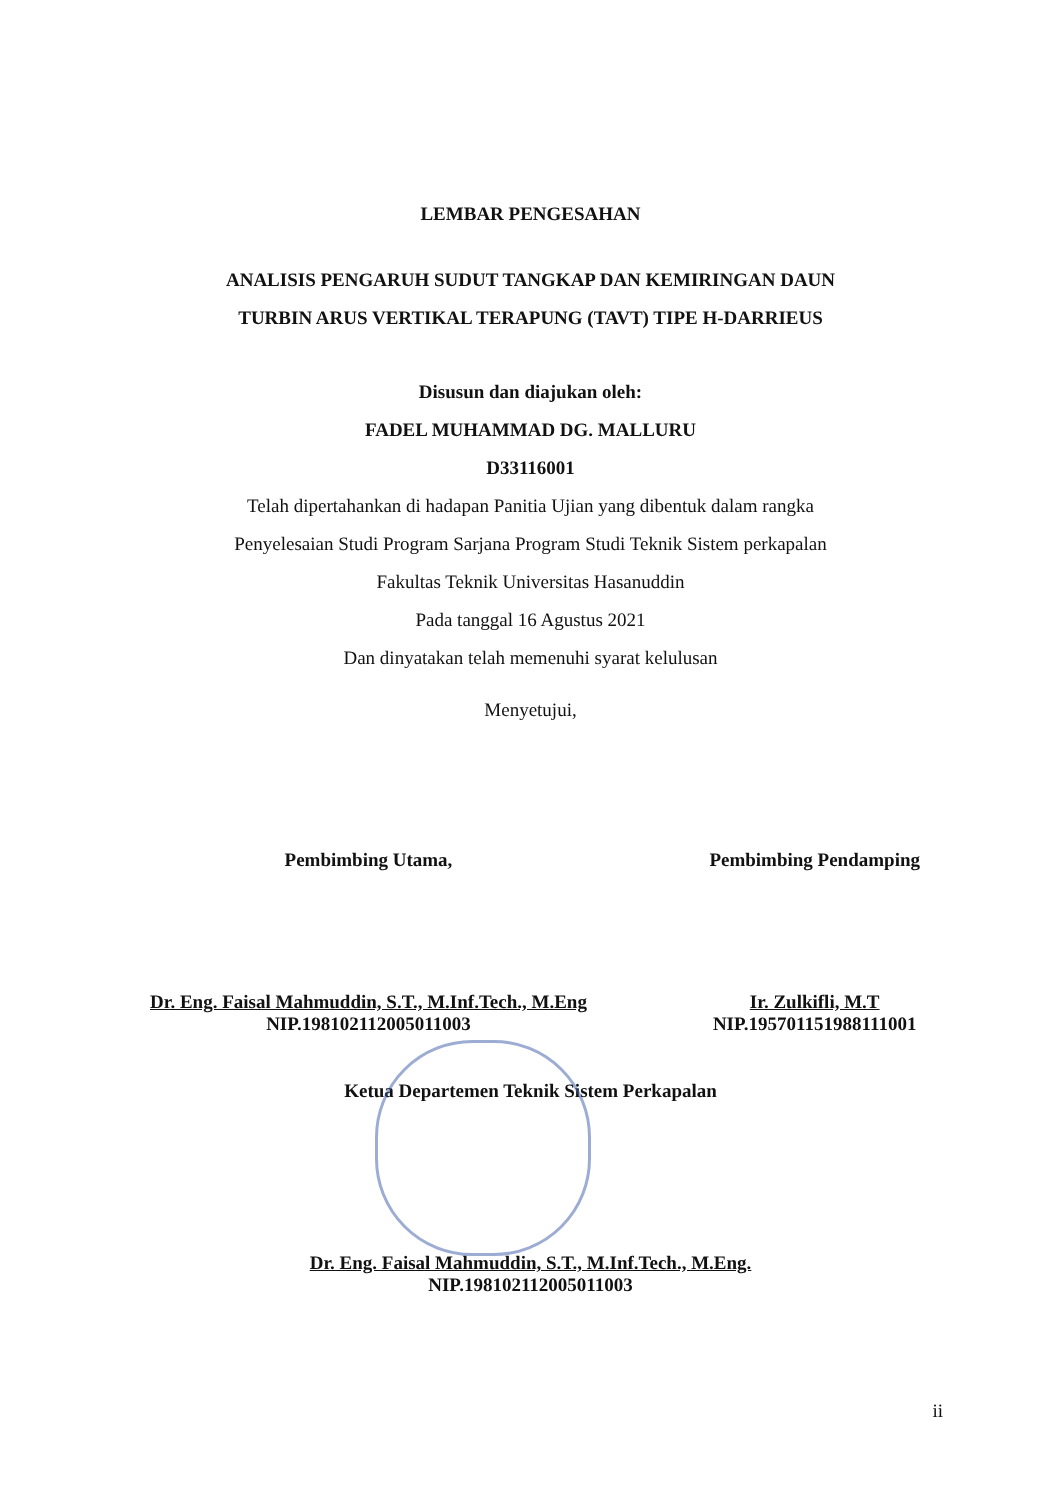LEMBAR PENGESAHAN
ANALISIS PENGARUH SUDUT TANGKAP DAN KEMIRINGAN DAUN
TURBIN ARUS VERTIKAL TERAPUNG (TAVT) TIPE H-DARRIEUS
Disusun dan diajukan oleh:
FADEL MUHAMMAD DG. MALLURU
D33116001
Telah dipertahankan di hadapan Panitia Ujian yang dibentuk dalam rangka
Penyelesaian Studi Program Sarjana Program Studi Teknik Sistem perkapalan
Fakultas Teknik Universitas Hasanuddin
Pada tanggal 16 Agustus 2021
Dan dinyatakan telah memenuhi syarat kelulusan
Menyetujui,
Pembimbing Utama,
Dr. Eng. Faisal Mahmuddin, S.T., M.Inf.Tech., M.Eng
NIP.198102112005011003
Pembimbing Pendamping
Ir. Zulkifli, M.T
NIP.195701151988111001
Ketua Departemen Teknik Sistem Perkapalan
Dr. Eng. Faisal Mahmuddin, S.T., M.Inf.Tech., M.Eng.
NIP.198102112005011003
ii